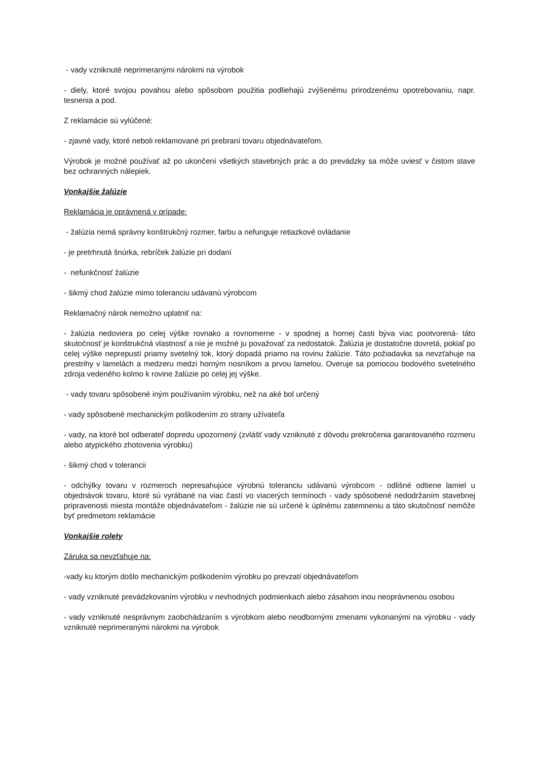- vady vzniknuté neprimeranými nárokmi na výrobok
- diely, ktoré svojou povahou alebo spôsobom použitia podliehajú zvýšenému prirodzenému opotrebovaniu, napr. tesnenia a pod.
Z reklamácie sú vylúčené:
- zjavné vady, ktoré neboli reklamované pri prebraní tovaru objednávateľom.
Výrobok je možné používať až po ukončení všetkých stavebných prác a do prevádzky sa môže uviesť v čistom stave bez ochranných nálepiek.
Vonkajšie žalúzie
Reklamácia je oprávnená v prípade:
- žalúzia nemá správny konštrukčný rozmer, farbu a nefunguje retiazkové ovládanie
- je pretrhnutá šnúrka, rebríček žalúzie pri dodaní
- nefunkčnosť žalúzie
- šikmý chod žalúzie mimo toleranciu udávanú výrobcom
Reklamačný nárok nemožno uplatniť na:
- žalúzia nedoviera po celej výške rovnako a rovnomerne - v spodnej a hornej časti býva viac pootvorená- táto skutočnosť je konštrukčná vlastnosť a nie je možné ju považovať za nedostatok. Žalúzia je dostatočne dovretá, pokiaľ po celej výške neprepustí priamy svetelný tok, ktorý dopadá priamo na rovinu žalúzie. Táto požiadavka sa nevzťahuje na prestrihy v lamelách a medzeru medzi horným nosníkom a prvou lamelou. Overuje sa pomocou bodového svetelného zdroja vedeného kolmo k rovine žalúzie po celej jej výške.
- vady tovaru spôsobené iným používaním výrobku, než na aké bol určený
- vady spôsobené mechanickým poškodením zo strany užívateľa
- vady, na ktoré bol odberateľ dopredu upozornený (zvlášť vady vzniknuté z dôvodu prekročenia garantovaného rozmeru alebo atypického zhotovenia výrobku)
- šikmý chod v tolerancii
- odchýlky tovaru v rozmeroch nepresahujúce výrobnú toleranciu udávanú výrobcom - odlišné odtiene lamiel u objednávok tovaru, ktoré sú vyrábané na viac častí vo viacerých termínoch - vady spôsobené nedodržaním stavebnej pripravenosti miesta montáže objednávateľom - žalúzie nie sú určené k úplnému zatemneniu a táto skutočnosť nemôže byť predmetom reklamácie
Vonkajšie rolety
Záruka sa nevzťahuje na:
-vady ku ktorým došlo mechanickým poškodením výrobku po prevzatí objednávateľom
- vady vzniknuté prevádzkovaním výrobku v nevhodných podmienkach alebo zásahom inou neoprávnenou osobou
- vady vzniknuté nesprávnym zaobchádzaním s výrobkom alebo neodbornými zmenami vykonanými na výrobku - vady vzniknuté neprimeranými nárokmi na výrobok